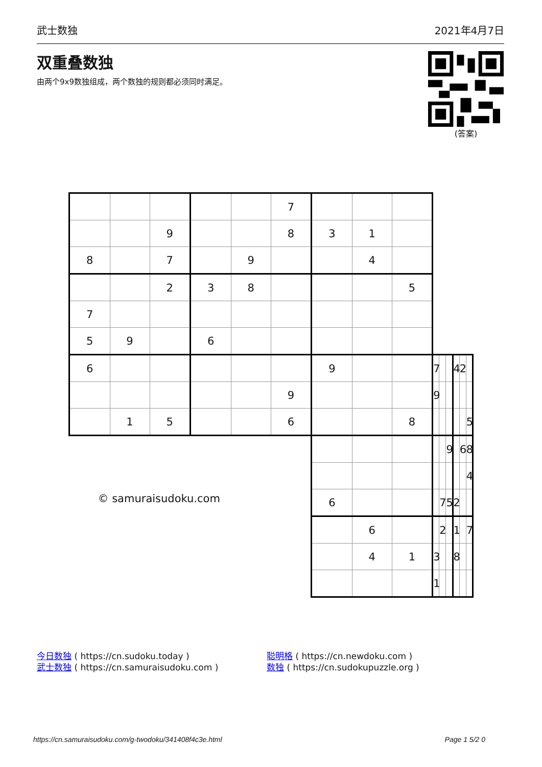武士数独 2021年4月7日
双重叠数独
由两个9x9数独组成，两个数独的规则都必须同时满足。
(答案)
| | | | | | 7 | | | | | | | | | |
| | | 9 | | | 8 | 3 | 1 | | | | | | | |
| 8 | | 7 | | 9 | | | 4 | | | | | | | |
| | | 2 | 3 | 8 | | | | 5 | | | | | | |
| 7 | | | | | | | | | | | | | | |
| 5 | 9 | | 6 | | | | | | | | | | | |
| 6 | | | | | | 9 | | | 7 | | | 4 | 2 | |
| | | | | | 9 | | | | 9 | | | | | |
| | 1 | 5 | | | 6 | | | 8 | | | | | | 5 |
| © samuraisudoku.com | | | | | | | | | | | 9 | | 6 | 8 |
| | | | | | | | | | | | | | | 4 |
| | | | | | | 6 | | | | 7 | 5 | 2 | | |
| | | | | | | | 6 | | | 2 | | 1 | | 7 |
| | | | | | | | 4 | 1 | 3 | | | 8 | | |
| | | | | | | | | | 1 | | | | | |
今日数独 ( https://cn.sudoku.today )
武士数独 ( https://cn.samuraisudoku.com )
聪明格 ( https://cn.newdoku.com )
数独 ( https://cn.sudokupuzzle.org )
https://cn.samuraisudoku.com/g-twodoku/341408f4c3e.html Page 1 5/2 0